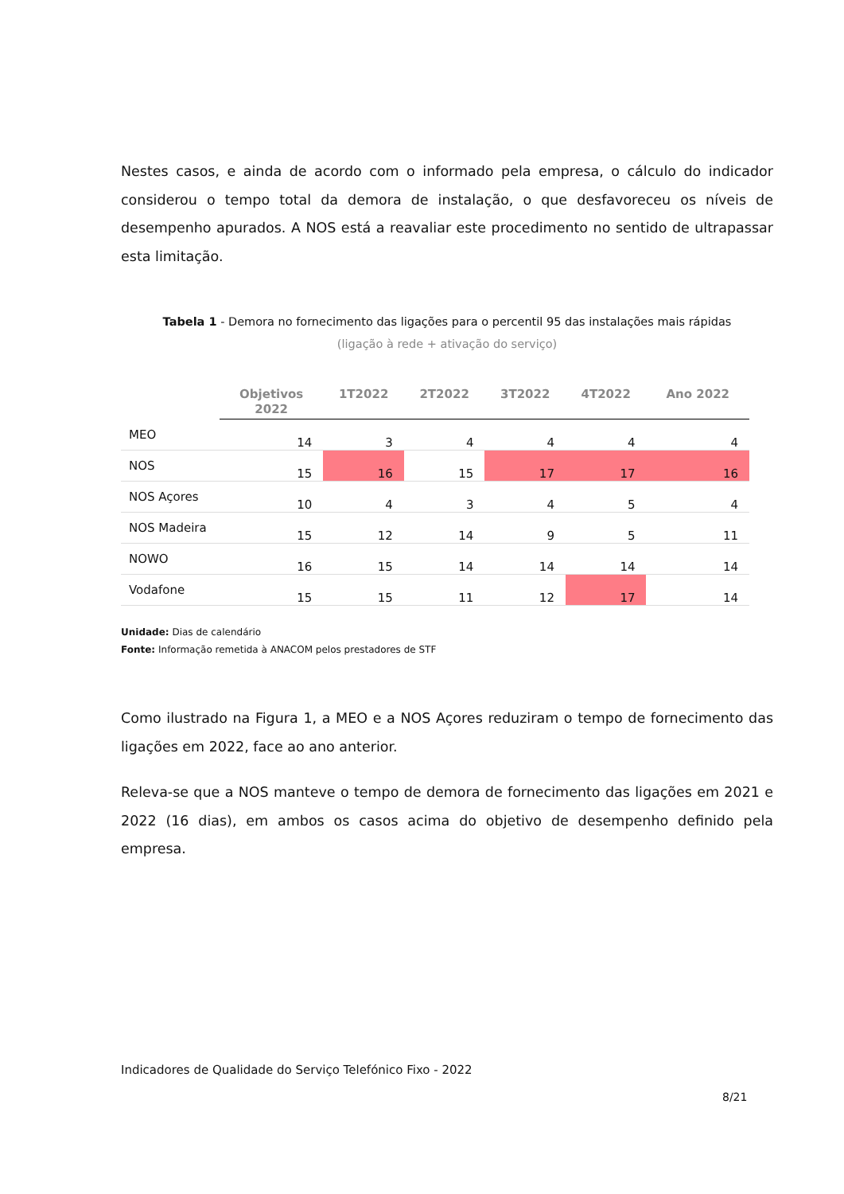Nestes casos, e ainda de acordo com o informado pela empresa, o cálculo do indicador considerou o tempo total da demora de instalação, o que desfavoreceu os níveis de desempenho apurados. A NOS está a reavaliar este procedimento no sentido de ultrapassar esta limitação.
Tabela 1 - Demora no fornecimento das ligações para o percentil 95 das instalações mais rápidas
(ligação à rede + ativação do serviço)
| | Objetivos 2022 | 1T2022 | 2T2022 | 3T2022 | 4T2022 | Ano 2022 |
| --- | --- | --- | --- | --- | --- | --- |
| MEO | 14 | 3 | 4 | 4 | 4 | 4 |
| NOS | 15 | 16 | 15 | 17 | 17 | 16 |
| NOS Açores | 10 | 4 | 3 | 4 | 5 | 4 |
| NOS Madeira | 15 | 12 | 14 | 9 | 5 | 11 |
| NOWO | 16 | 15 | 14 | 14 | 14 | 14 |
| Vodafone | 15 | 15 | 11 | 12 | 17 | 14 |
Unidade: Dias de calendário
Fonte: Informação remetida à ANACOM pelos prestadores de STF
Como ilustrado na Figura 1, a MEO e a NOS Açores reduziram o tempo de fornecimento das ligações em 2022, face ao ano anterior.
Releva-se que a NOS manteve o tempo de demora de fornecimento das ligações em 2021 e 2022 (16 dias), em ambos os casos acima do objetivo de desempenho definido pela empresa.
Indicadores de Qualidade do Serviço Telefónico Fixo - 2022
8/21